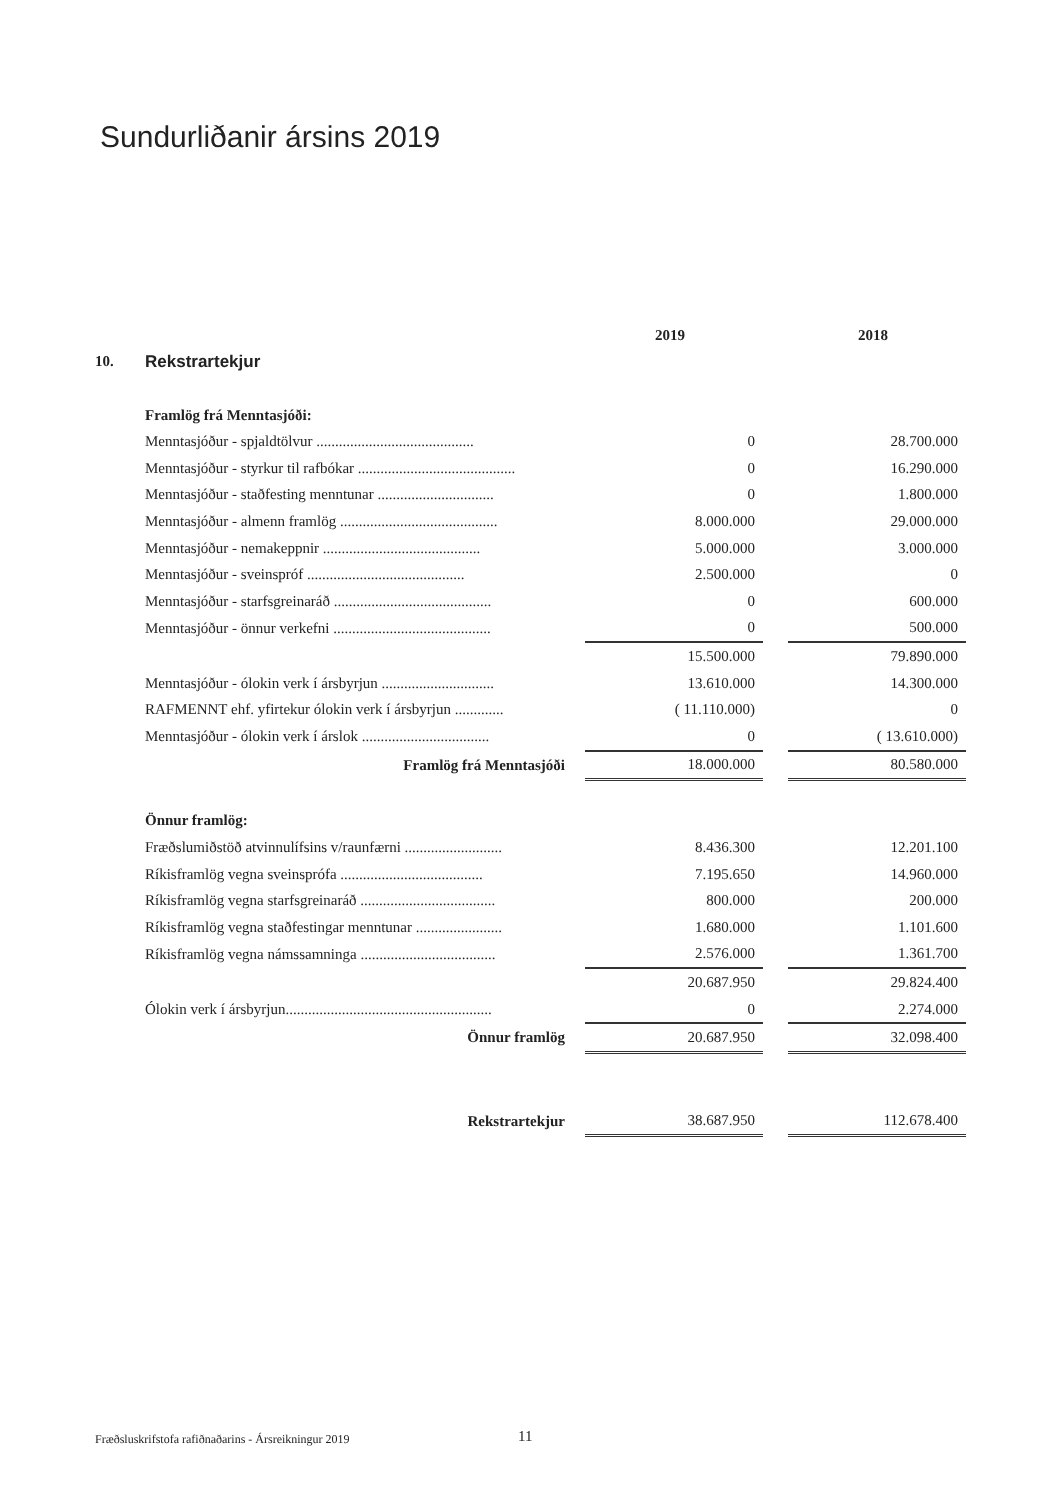Sundurliðanir ársins 2019
| | | | 2019 | | 2018 |
| 10. | Rekstrartekjur | | | | |
| | Framlög frá Menntasjóði: | | | | |
| | Menntasjóður - spjaldtölvur .......................................... | | 0 | | 28.700.000 |
| | Menntasjóður - styrkur til rafbókar .......................................... | | 0 | | 16.290.000 |
| | Menntasjóður - staðfesting menntunar ............................... | | 0 | | 1.800.000 |
| | Menntasjóður - almenn framlög .......................................... | | 8.000.000 | | 29.000.000 |
| | Menntasjóður - nemakeppnir .......................................... | | 5.000.000 | | 3.000.000 |
| | Menntasjóður - sveinspróf .......................................... | | 2.500.000 | | 0 |
| | Menntasjóður - starfsgreinaráð .......................................... | | 0 | | 600.000 |
| | Menntasjóður - önnur verkefni .......................................... | | 0 | | 500.000 |
| | | | 15.500.000 | | 79.890.000 |
| | Menntasjóður - ólokin verk í ársbyrjun .............................. | | 13.610.000 | | 14.300.000 |
| | RAFMENNT ehf. yfirtekur ólokin verk í ársbyrjun ............. | | ( 11.110.000) | | 0 |
| | Menntasjóður - ólokin verk í árslok .................................. | | 0 | | ( 13.610.000) |
| | Framlög frá Menntasjóði | | 18.000.000 | | 80.580.000 |
| | Önnur framlög: | | | | |
| | Fræðslumiðstöð atvinnulífsins v/raunfærni .......................... | | 8.436.300 | | 12.201.100 |
| | Ríkisframlög vegna sveinsprófa ...................................... | | 7.195.650 | | 14.960.000 |
| | Ríkisframlög vegna starfsgreinaráð .................................... | | 800.000 | | 200.000 |
| | Ríkisframlög vegna staðfestingar menntunar ....................... | | 1.680.000 | | 1.101.600 |
| | Ríkisframlög vegna námssamninga .................................... | | 2.576.000 | | 1.361.700 |
| | | | 20.687.950 | | 29.824.400 |
| | Ólokin verk í ársbyrjun....................................................... | | 0 | | 2.274.000 |
| | Önnur framlög | | 20.687.950 | | 32.098.400 |
| | Rekstrartekjur | | 38.687.950 | | 112.678.400 |
Fræðsluskrifstofa rafiðnaðarins - Ársreikningur 2019
11